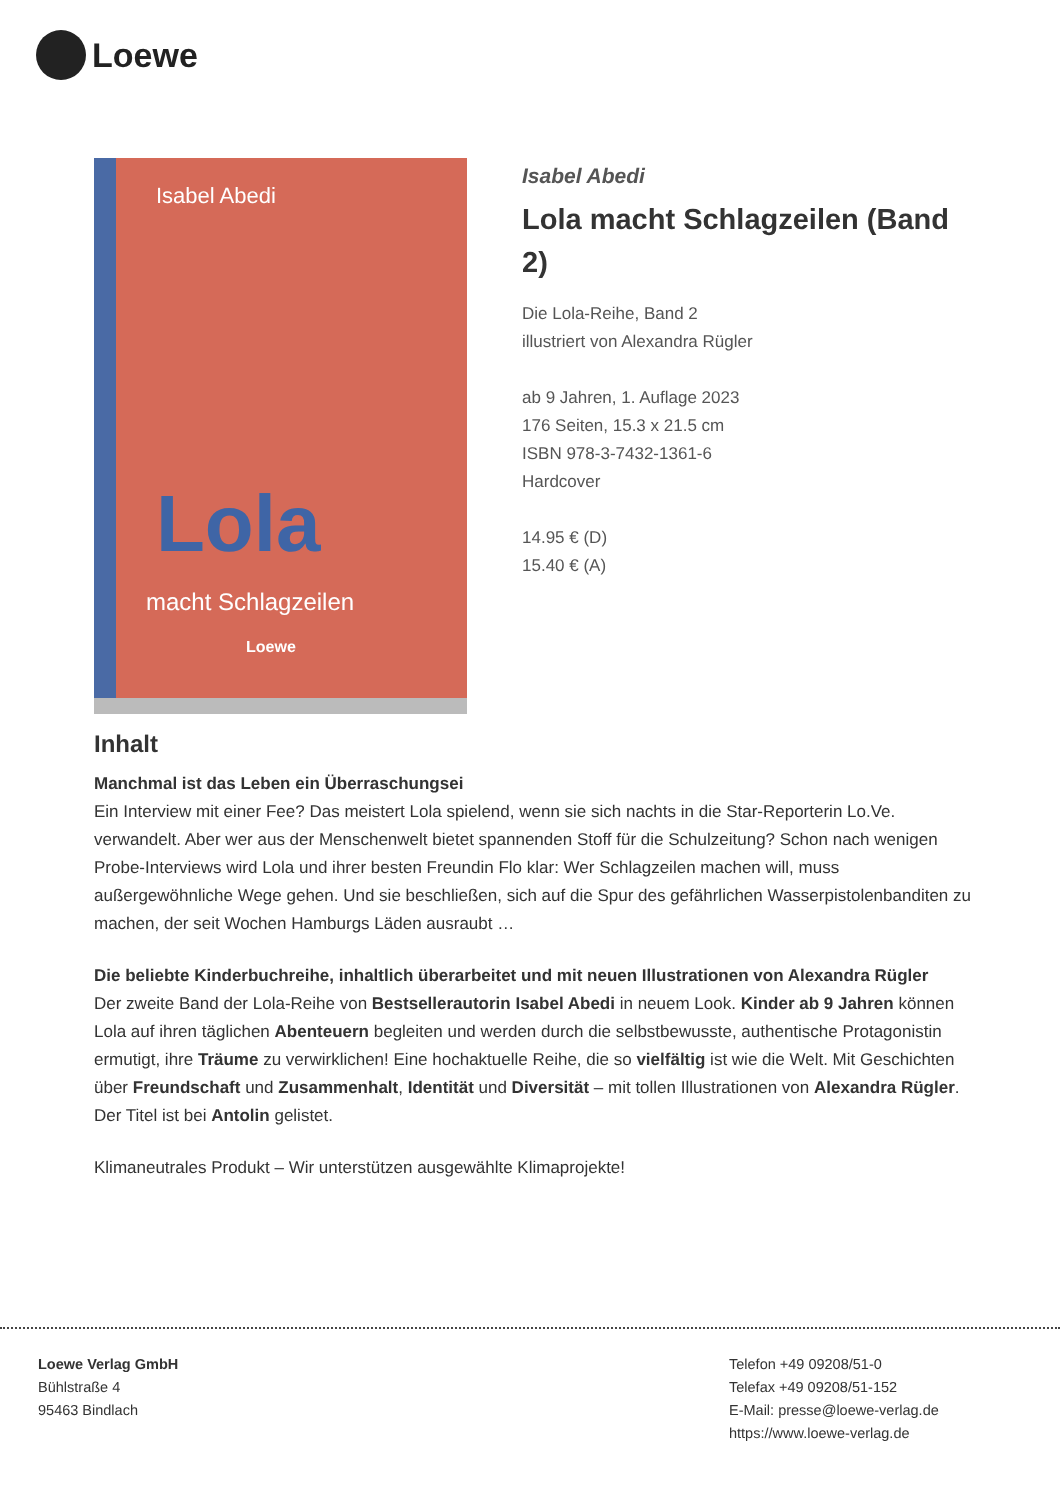Loewe
Isabel Abedi
Lola
macht Schlagzeilen
Loewe
Isabel Abedi
Lola macht Schlagzeilen (Band 2)
Die Lola-Reihe, Band 2
illustriert von Alexandra Rügler
ab 9 Jahren, 1. Auflage 2023
176 Seiten, 15.3 x 21.5 cm
ISBN 978-3-7432-1361-6
Hardcover
14.95 € (D)
15.40 € (A)
Inhalt
Manchmal ist das Leben ein Überraschungsei
Ein Interview mit einer Fee? Das meistert Lola spielend, wenn sie sich nachts in die Star-Reporterin Lo.Ve. verwandelt. Aber wer aus der Menschenwelt bietet spannenden Stoff für die Schulzeitung? Schon nach wenigen Probe-Interviews wird Lola und ihrer besten Freundin Flo klar: Wer Schlagzeilen machen will, muss außergewöhnliche Wege gehen. Und sie beschließen, sich auf die Spur des gefährlichen Wasserpistolenbanditen zu machen, der seit Wochen Hamburgs Läden ausraubt …
Die beliebte Kinderbuchreihe, inhaltlich überarbeitet und mit neuen Illustrationen von Alexandra Rügler
Der zweite Band der Lola-Reihe von Bestsellerautorin Isabel Abedi in neuem Look. Kinder ab 9 Jahren können Lola auf ihren täglichen Abenteuern begleiten und werden durch die selbstbewusste, authentische Protagonistin ermutigt, ihre Träume zu verwirklichen! Eine hochaktuelle Reihe, die so vielfältig ist wie die Welt. Mit Geschichten über Freundschaft und Zusammenhalt, Identität und Diversität – mit tollen Illustrationen von Alexandra Rügler.
Der Titel ist bei Antolin gelistet.
Klimaneutrales Produkt – Wir unterstützen ausgewählte Klimaprojekte!
Loewe Verlag GmbH
Bühlstraße 4
95463 Bindlach
Telefon +49 09208/51-0
Telefax +49 09208/51-152
E-Mail: presse@loewe-verlag.de
https://www.loewe-verlag.de